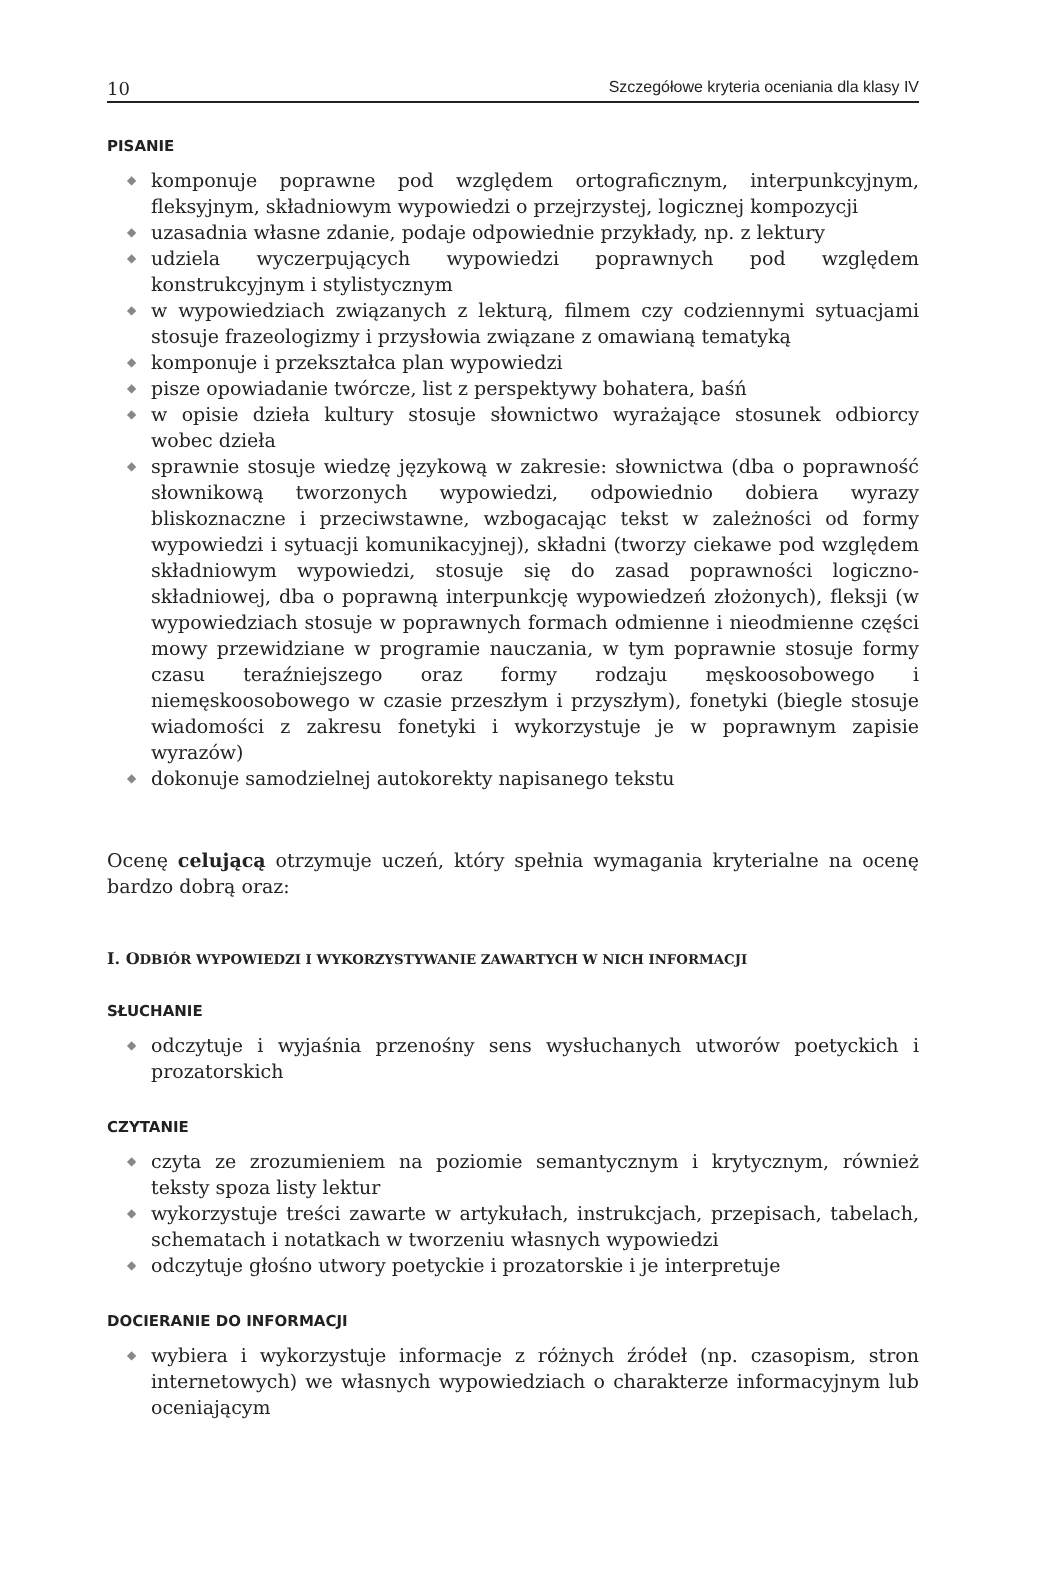10 Szczegółowe kryteria oceniania dla klasy IV
PISANIE
◆ komponuje poprawne pod względem ortograficznym, interpunkcyjnym, fleksyjnym, składniowym wypowiedzi o przejrzystej, logicznej kompozycji
◆ uzasadnia własne zdanie, podaje odpowiednie przykłady, np. z lektury
◆ udziela wyczerpujących wypowiedzi poprawnych pod względem konstrukcyjnym i stylistycznym
◆ w wypowiedziach związanych z lekturą, filmem czy codziennymi sytuacjami stosuje frazeologizmy i przysłowia związane z omawianą tematyką
◆ komponuje i przekształca plan wypowiedzi
◆ pisze opowiadanie twórcze, list z perspektywy bohatera, baśń
◆ w opisie dzieła kultury stosuje słownictwo wyrażające stosunek odbiorcy wobec dzieła
◆ sprawnie stosuje wiedzę językową w zakresie: słownictwa (dba o poprawność słownikową tworzonych wypowiedzi, odpowiednio dobiera wyrazy bliskoznaczne i przeciwstawne, wzbogacając tekst w zależności od formy wypowiedzi i sytuacji komunikacyjnej), składni (tworzy ciekawe pod względem składniowym wypowiedzi, stosuje się do zasad poprawności logiczno-składniowej, dba o poprawną interpunkcję wypowiedzeń złożonych), fleksji (w wypowiedziach stosuje w poprawnych formach odmienne i nieodmienne części mowy przewidziane w programie nauczania, w tym poprawnie stosuje formy czasu teraźniejszego oraz formy rodzaju męskoosobowego i niemęskoosobowego w czasie przeszłym i przyszłym), fonetyki (biegle stosuje wiadomości z zakresu fonetyki i wykorzystuje je w poprawnym zapisie wyrazów)
◆ dokonuje samodzielnej autokorekty napisanego tekstu
Ocenę celującą otrzymuje uczeń, który spełnia wymagania kryterialne na ocenę bardzo dobrą oraz:
I. ODBIÓR WYPOWIEDZI I WYKORZYSTYWANIE ZAWARTYCH W NICH INFORMACJI
SŁUCHANIE
◆ odczytuje i wyjaśnia przenośny sens wysłuchanych utworów poetyckich i prozatorskich
CZYTANIE
◆ czyta ze zrozumieniem na poziomie semantycznym i krytycznym, również teksty spoza listy lektur
◆ wykorzystuje treści zawarte w artykułach, instrukcjach, przepisach, tabelach, schematach i notatkach w tworzeniu własnych wypowiedzi
◆ odczytuje głośno utwory poetyckie i prozatorskie i je interpretuje
DOCIERANIE DO INFORMACJI
◆ wybiera i wykorzystuje informacje z różnych źródeł (np. czasopism, stron internetowych) we własnych wypowiedziach o charakterze informacyjnym lub oceniającym